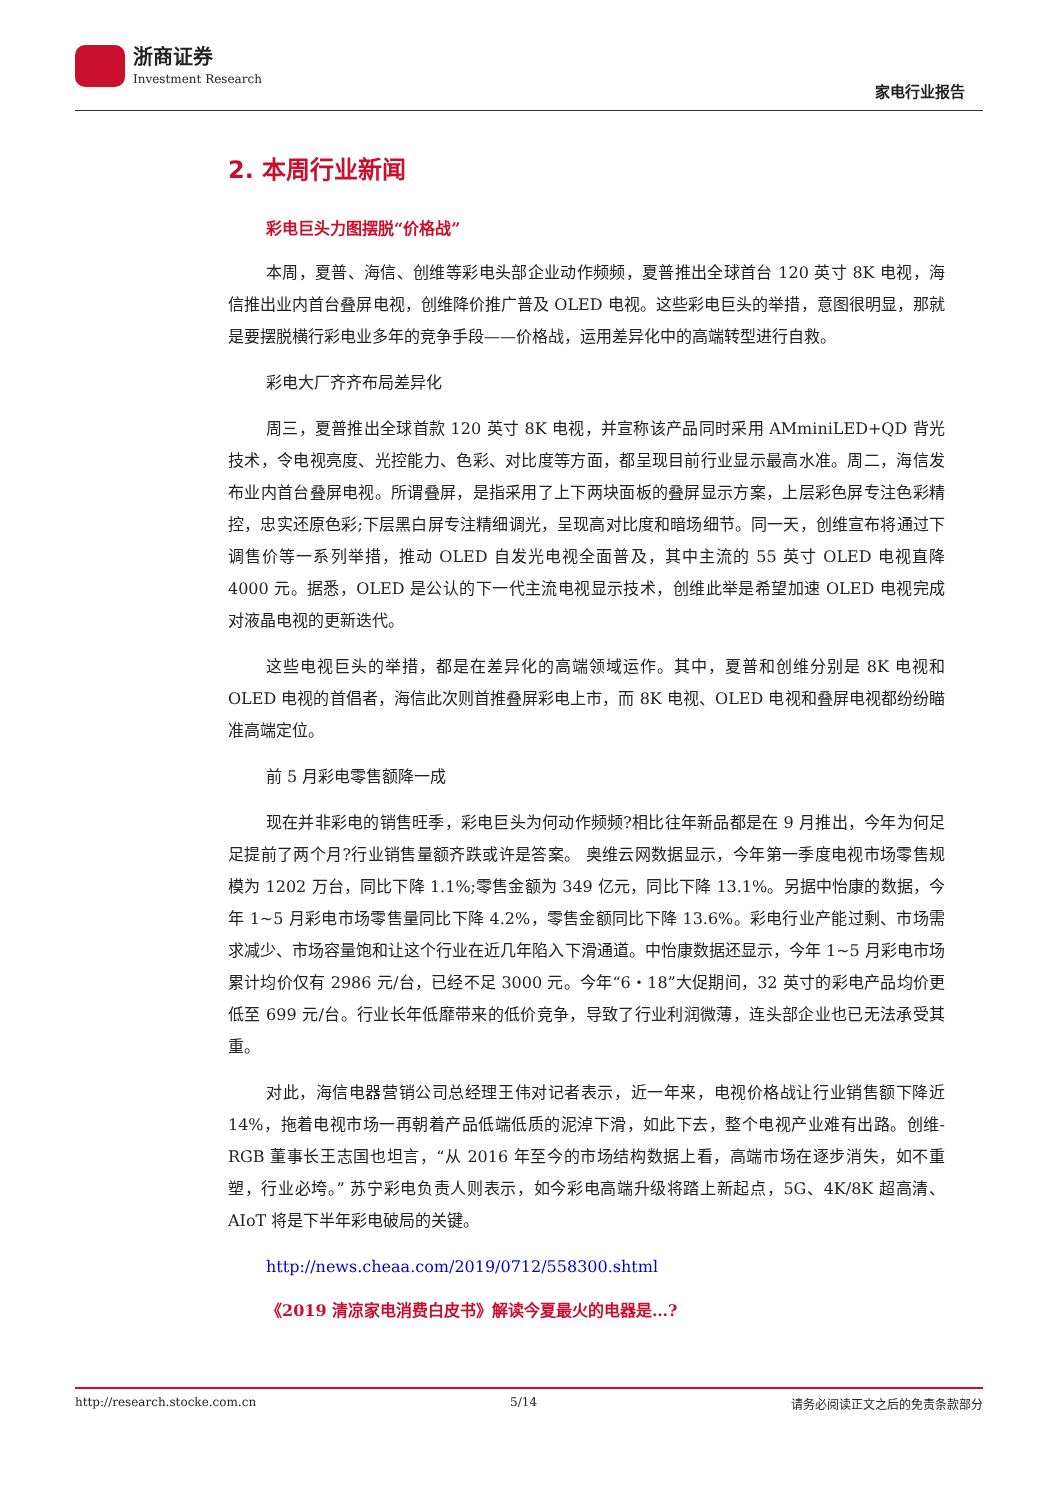浙商证券
Investment Research
家电行业报告
2. 本周行业新闻
彩电巨头力图摆脱“价格战”
本周，夏普、海信、创维等彩电头部企业动作频频，夏普推出全球首台 120 英寸 8K 电视，海信推出业内首台叠屏电视，创维降价推广普及 OLED 电视。这些彩电巨头的举措，意图很明显，那就是要摆脱横行彩电业多年的竞争手段——价格战，运用差异化中的高端转型进行自救。
彩电大厂齐齐布局差异化
周三，夏普推出全球首款 120 英寸 8K 电视，并宣称该产品同时采用 AMminiLED+QD 背光技术，令电视亮度、光控能力、色彩、对比度等方面，都呈现目前行业显示最高水准。周二，海信发布业内首台叠屏电视。所谓叠屏，是指采用了上下两块面板的叠屏显示方案，上层彩色屏专注色彩精控，忠实还原色彩;下层黑白屏专注精细调光，呈现高对比度和暗场细节。同一天，创维宣布将通过下调售价等一系列举措，推动 OLED 自发光电视全面普及，其中主流的 55 英寸 OLED 电视直降 4000 元。据悉，OLED 是公认的下一代主流电视显示技术，创维此举是希望加速 OLED 电视完成对液晶电视的更新迭代。
这些电视巨头的举措，都是在差异化的高端领域运作。其中，夏普和创维分别是 8K 电视和 OLED 电视的首倡者，海信此次则首推叠屏彩电上市，而 8K 电视、OLED 电视和叠屏电视都纷纷瞄准高端定位。
前 5 月彩电零售额降一成
现在并非彩电的销售旺季，彩电巨头为何动作频频?相比往年新品都是在 9 月推出，今年为何足足提前了两个月?行业销售量额齐跌或许是答案。 奥维云网数据显示，今年第一季度电视市场零售规模为 1202 万台，同比下降 1.1%;零售金额为 349 亿元，同比下降 13.1%。另据中怡康的数据，今年 1~5 月彩电市场零售量同比下降 4.2%，零售金额同比下降 13.6%。彩电行业产能过剩、市场需求减少、市场容量饱和让这个行业在近几年陷入下滑通道。中怡康数据还显示，今年 1~5 月彩电市场累计均价仅有 2986 元/台，已经不足 3000 元。今年“6・18”大促期间，32 英寸的彩电产品均价更低至 699 元/台。行业长年低靡带来的低价竞争，导致了行业利润微薄，连头部企业也已无法承受其重。
对此，海信电器营销公司总经理王伟对记者表示，近一年来，电视价格战让行业销售额下降近 14%，拖着电视市场一再朝着产品低端低质的泥淖下滑，如此下去，整个电视产业难有出路。创维-RGB 董事长王志国也坦言，“从 2016 年至今的市场结构数据上看，高端市场在逐步消失，如不重塑，行业必垮。” 苏宁彩电负责人则表示，如今彩电高端升级将踏上新起点，5G、4K/8K 超高清、AIoT 将是下半年彩电破局的关键。
http://news.cheaa.com/2019/0712/558300.shtml
《2019 清凉家电消费白皮书》解读今夏最火的电器是…?
http://research.stocke.com.cn 5/14 请务必阅读正文之后的免责条款部分